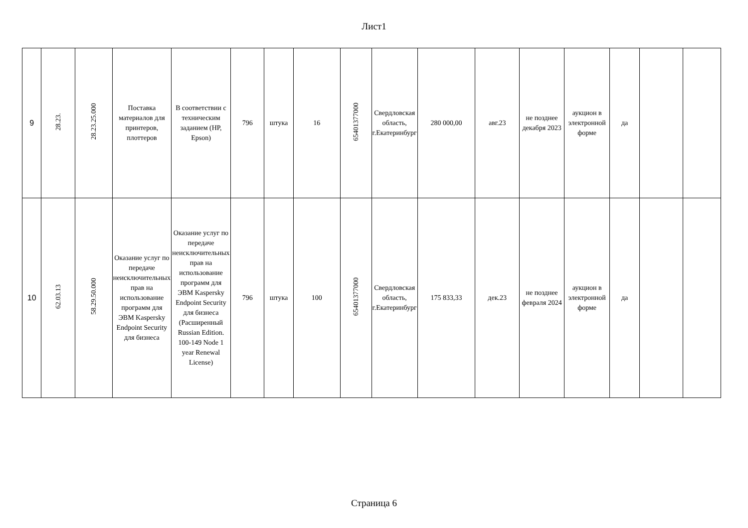Лист1
| 9 | 28.23. | 28.23.25.000 | Поставка материалов для принтеров, плоттеров | В соответствии с техническим заданием (HP, Epson) | 796 | штука | 16 | 65401377000 | Свердловская область, г.Екатеринбург | 280 000,00 | авг.23 | не позднее декабря 2023 | аукцион в электронной форме | да | | |
| 10 | 62.03.13 | 58.29.50.000 | Оказание услуг по передаче неисключительных прав на использование программ для ЭВМ Kaspersky Endpoint Security для бизнеса | Оказание услуг по передаче неисключительных прав на использование программ для ЭВМ Kaspersky Endpoint Security для бизнеса (Расширенный Russian Edition. 100-149 Node 1 year Renewal License) | 796 | штука | 100 | 65401377000 | Свердловская область, г.Екатеринбург | 175 833,33 | дек.23 | не позднее февраля 2024 | аукцион в электронной форме | да | | |
Страница 6